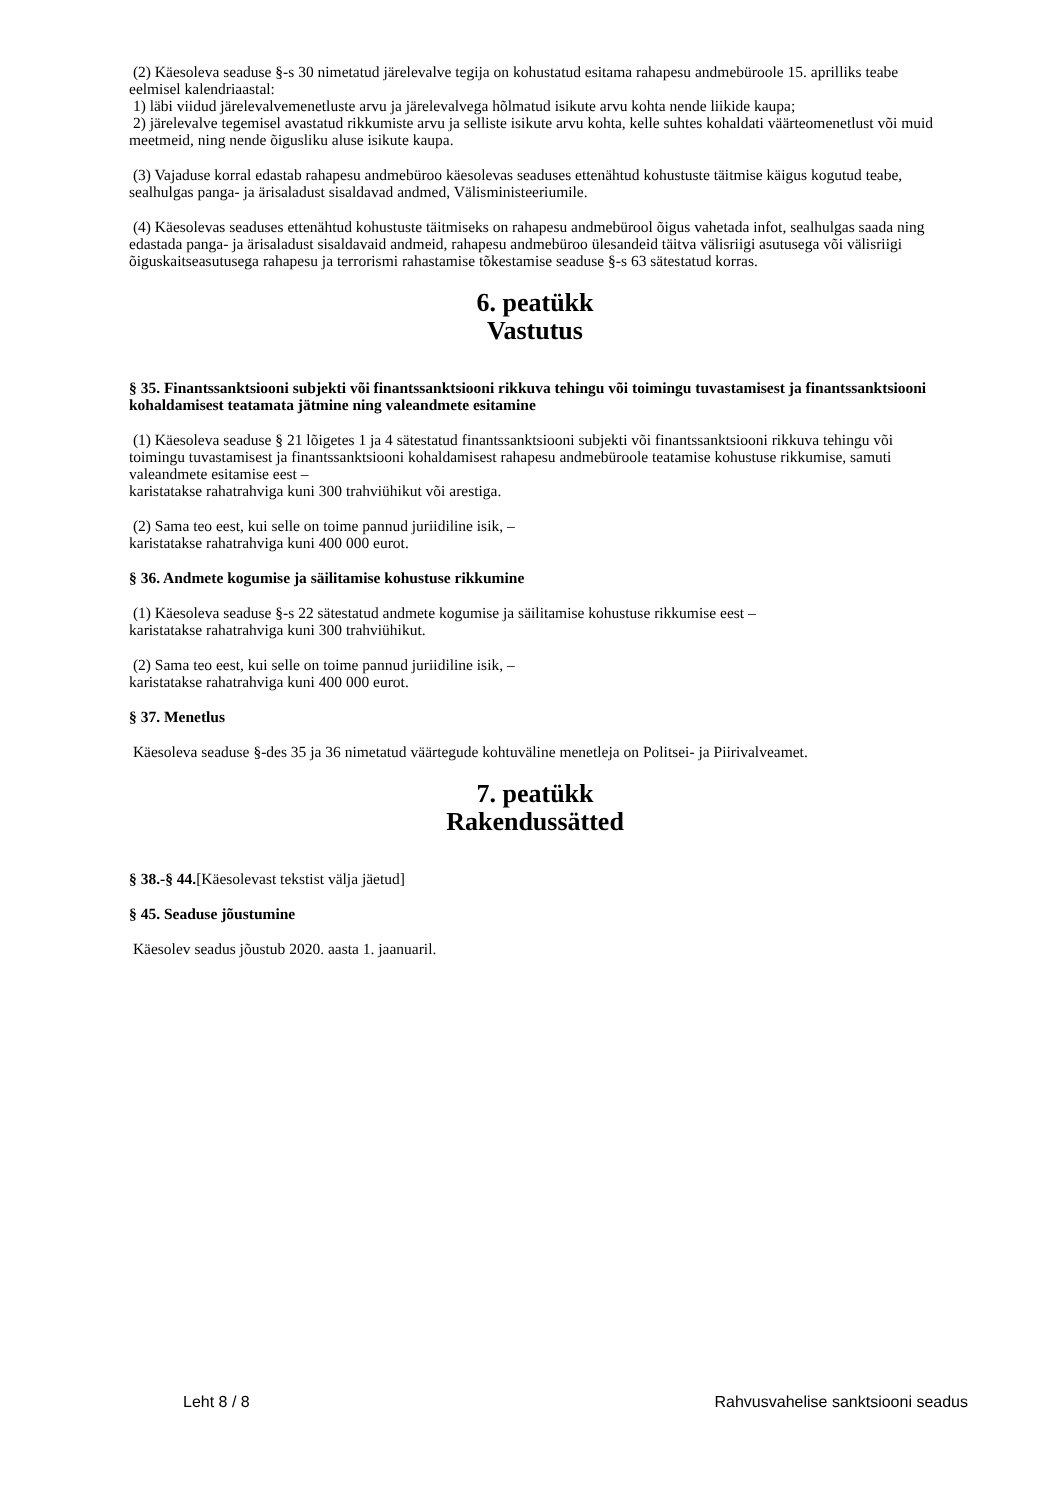(2) Käesoleva seaduse §-s 30 nimetatud järelevalve tegija on kohustatud esitama rahapesu andmebüroole 15. aprilliks teabe eelmisel kalendriaastal:
1) läbi viidud järelevalvemenetluste arvu ja järelevalvega hõlmatud isikute arvu kohta nende liikide kaupa;
2) järelevalve tegemisel avastatud rikkumiste arvu ja selliste isikute arvu kohta, kelle suhtes kohaldati väärteomenetlust või muid meetmeid, ning nende õigusliku aluse isikute kaupa.
(3) Vajaduse korral edastab rahapesu andmebüroo käesolevas seaduses ettenähtud kohustuste täitmise käigus kogutud teabe, sealhulgas panga- ja ärisaladust sisaldavad andmed, Välisministeeriumile.
(4) Käesolevas seaduses ettenähtud kohustuste täitmiseks on rahapesu andmebürool õigus vahetada infot, sealhulgas saada ning edastada panga- ja ärisaladust sisaldavaid andmeid, rahapesu andmebüroo ülesandeid täitva välisriigi asutusega või välisriigi õiguskaitseasutusega rahapesu ja terrorismi rahastamise tõkestamise seaduse §-s 63 sätestatud korras.
6. peatükk
Vastutus
§ 35. Finantssanktsiooni subjekti või finantssanktsiooni rikkuva tehingu või toimingu tuvastamisest ja finantssanktsiooni kohaldamisest teatamata jätmine ning valeandmete esitamine
(1) Käesoleva seaduse § 21 lõigetes 1 ja 4 sätestatud finantssanktsiooni subjekti või finantssanktsiooni rikkuva tehingu või toimingu tuvastamisest ja finantssanktsiooni kohaldamisest rahapesu andmebüroole teatamise kohustuse rikkumise, samuti valeandmete esitamise eest –
karistatakse rahatrahviga kuni 300 trahviühikut või arestiga.
(2) Sama teo eest, kui selle on toime pannud juriidiline isik, –
karistatakse rahatrahviga kuni 400 000 eurot.
§ 36. Andmete kogumise ja säilitamise kohustuse rikkumine
(1) Käesoleva seaduse §-s 22 sätestatud andmete kogumise ja säilitamise kohustuse rikkumise eest –
karistatakse rahatrahviga kuni 300 trahviühikut.
(2) Sama teo eest, kui selle on toime pannud juriidiline isik, –
karistatakse rahatrahviga kuni 400 000 eurot.
§ 37. Menetlus
Käesoleva seaduse §-des 35 ja 36 nimetatud väärtegude kohtuväline menetleja on Politsei- ja Piirivalveamet.
7. peatükk
Rakendussätted
§ 38.-§ 44.[Käesolevast tekstist välja jäetud]
§ 45. Seaduse jõustumine
Käesolev seadus jõustub 2020. aasta 1. jaanuaril.
Leht 8 / 8 Rahvusvahelise sanktsiooni seadus